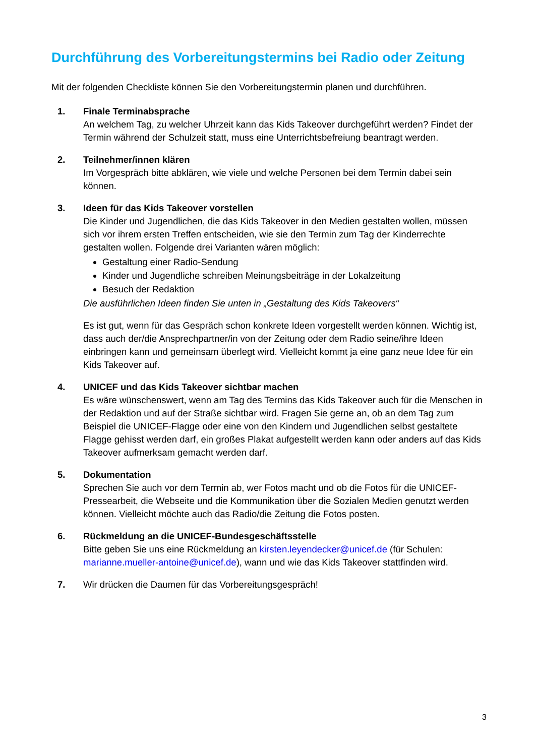Durchführung des Vorbereitungstermins bei Radio oder Zeitung
Mit der folgenden Checkliste können Sie den Vorbereitungstermin planen und durchführen.
1. Finale Terminabsprache
An welchem Tag, zu welcher Uhrzeit kann das Kids Takeover durchgeführt werden? Findet der Termin während der Schulzeit statt, muss eine Unterrichtsbefreiung beantragt werden.
2. Teilnehmer/innen klären
Im Vorgespräch bitte abklären, wie viele und welche Personen bei dem Termin dabei sein können.
3. Ideen für das Kids Takeover vorstellen
Die Kinder und Jugendlichen, die das Kids Takeover in den Medien gestalten wollen, müssen sich vor ihrem ersten Treffen entscheiden, wie sie den Termin zum Tag der Kinderrechte gestalten wollen. Folgende drei Varianten wären möglich:
Gestaltung einer Radio-Sendung
Kinder und Jugendliche schreiben Meinungsbeiträge in der Lokalzeitung
Besuch der Redaktion
Die ausführlichen Ideen finden Sie unten in „Gestaltung des Kids Takeovers“
Es ist gut, wenn für das Gespräch schon konkrete Ideen vorgestellt werden können. Wichtig ist, dass auch der/die Ansprechpartner/in von der Zeitung oder dem Radio seine/ihre Ideen einbringen kann und gemeinsam überlegt wird. Vielleicht kommt ja eine ganz neue Idee für ein Kids Takeover auf.
4. UNICEF und das Kids Takeover sichtbar machen
Es wäre wünschenswert, wenn am Tag des Termins das Kids Takeover auch für die Menschen in der Redaktion und auf der Straße sichtbar wird. Fragen Sie gerne an, ob an dem Tag zum Beispiel die UNICEF-Flagge oder eine von den Kindern und Jugendlichen selbst gestaltete Flagge gehisst werden darf, ein großes Plakat aufgestellt werden kann oder anders auf das Kids Takeover aufmerksam gemacht werden darf.
5. Dokumentation
Sprechen Sie auch vor dem Termin ab, wer Fotos macht und ob die Fotos für die UNICEF-Pressearbeit, die Webseite und die Kommunikation über die Sozialen Medien genutzt werden können. Vielleicht möchte auch das Radio/die Zeitung die Fotos posten.
6. Rückmeldung an die UNICEF-Bundesgeschäftsstelle
Bitte geben Sie uns eine Rückmeldung an kirsten.leyendecker@unicef.de (für Schulen: marianne.mueller-antoine@unicef.de), wann und wie das Kids Takeover stattfinden wird.
7. Wir drücken die Daumen für das Vorbereitungsgespräch!
3